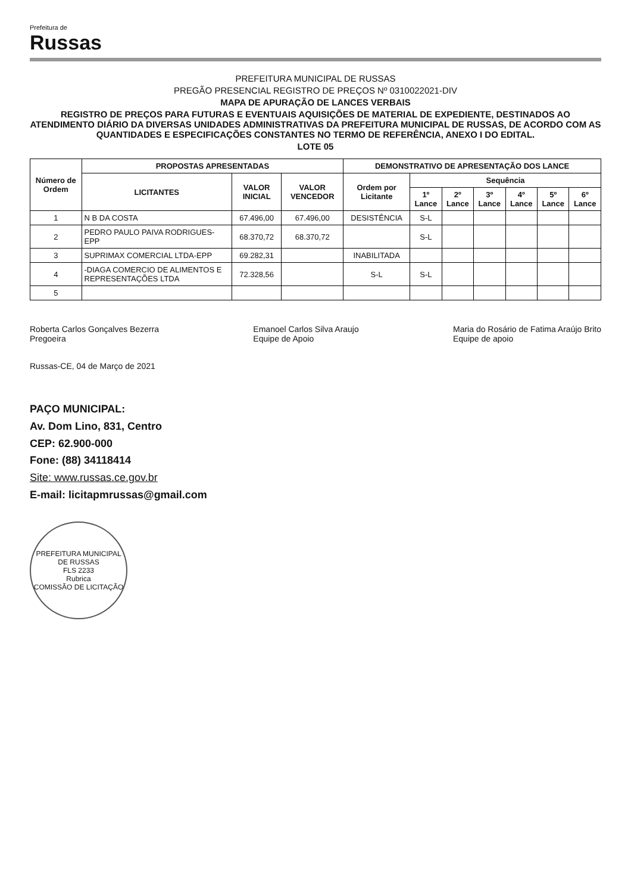Prefeitura de
Russas
PREFEITURA MUNICIPAL DE RUSSAS
PREGÃO PRESENCIAL REGISTRO DE PREÇOS Nº 0310022021-DIV
MAPA DE APURAÇÃO DE LANCES VERBAIS
REGISTRO DE PREÇOS PARA FUTURAS E EVENTUAIS AQUISIÇÕES DE MATERIAL DE EXPEDIENTE, DESTINADOS AO ATENDIMENTO DIÁRIO DA DIVERSAS UNIDADES ADMINISTRATIVAS DA PREFEITURA MUNICIPAL DE RUSSAS, DE ACORDO COM AS QUANTIDADES E ESPECIFICAÇÕES CONSTANTES NO TERMO DE REFERÊNCIA, ANEXO I DO EDITAL.
LOTE 05
| Número de Ordem | PROPOSTAS APRESENTADAS | | | DEMONSTRATIVO DE APRESENTAÇÃO DOS LANCE | | | | | | |
| --- | --- | --- | --- | --- | --- | --- | --- | --- | --- | --- |
| | LICITANTES | VALOR INICIAL | VALOR VENCEDOR | Ordem por Licitante | Sequência | | | | | |
| | | | | | 1º Lance | 2º Lance | 3º Lance | 4º Lance | 5º Lance | 6º Lance |
| 1 | N B DA COSTA | 67.496,00 | 67.496,00 | DESISTÊNCIA | S-L | | | | | |
| 2 | PEDRO PAULO PAIVA RODRIGUES-EPP | 68.370,72 | 68.370,72 | | S-L | | | | | |
| 3 | SUPRIMAX COMERCIAL LTDA-EPP | 69.282,31 | | INABILITADA | | | | | | |
| 4 | -DIAGA COMERCIO DE ALIMENTOS E REPRESENTAÇÕES LTDA | 72.328,56 | | S-L | S-L | | | | | |
| 5 | | | | | | | | | | |
Roberta Carlos Gonçalves Bezerra
Pregoeira
Emanoel Carlos Silva Araujo
Equipe de Apoio
Maria do Rosário de Fatima Araújo Brito
Equipe de apoio
Russas-CE, 04 de Março de 2021
PAÇO MUNICIPAL:
Av. Dom Lino, 831, Centro
CEP: 62.900-000
Fone: (88) 34118414
Site: www.russas.ce.gov.br
E-mail: licitapmrussas@gmail.com
PREFEITURA MUNICIPAL DE RUSSAS
FLS 2233
Rubrica
COMISSÃO DE LICITAÇÃO